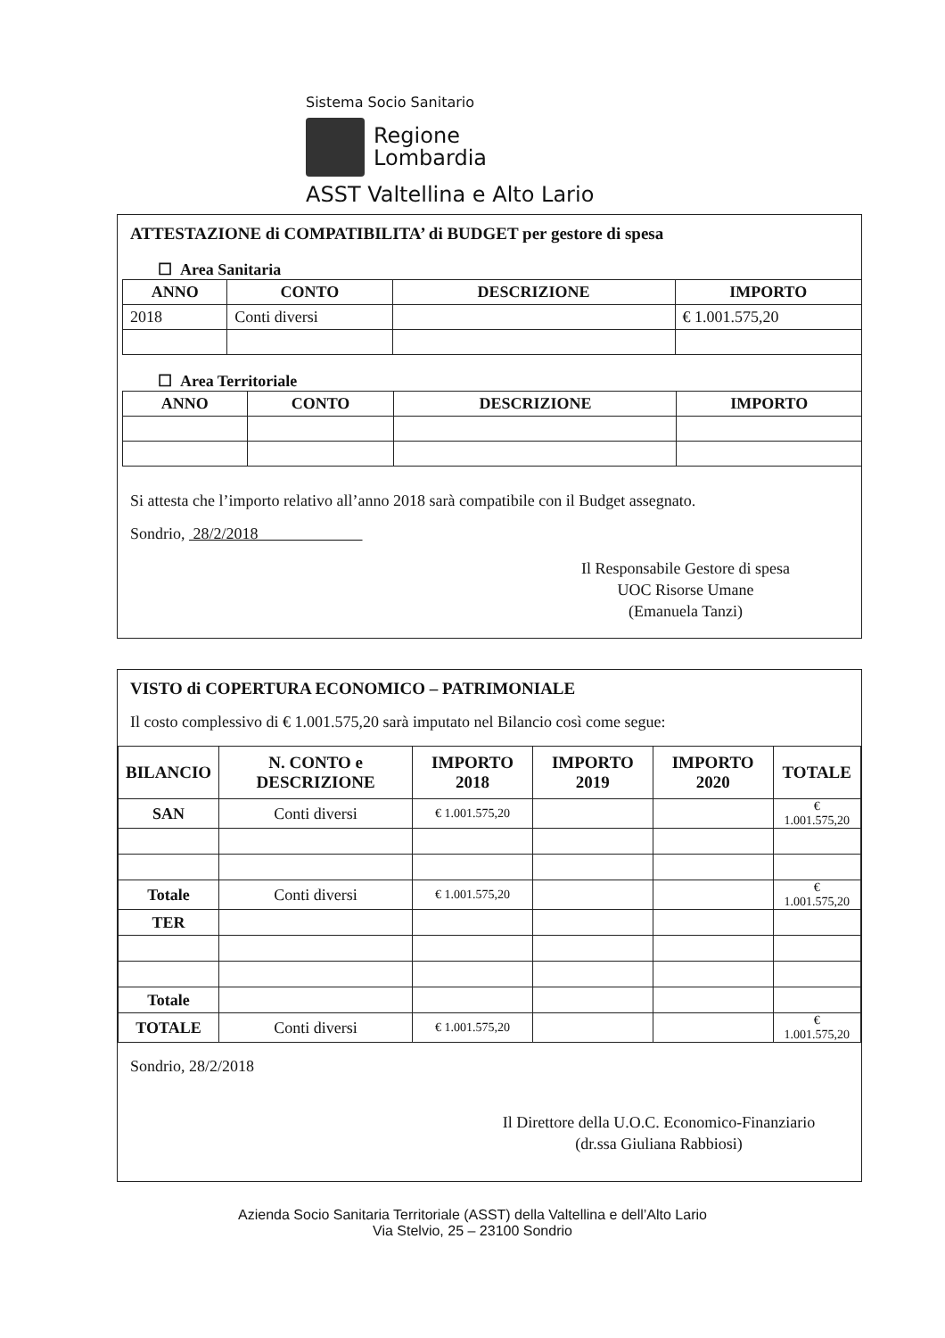Sistema Socio Sanitario
Regione
Lombardia
ASST Valtellina e Alto Lario
ATTESTAZIONE di COMPATIBILITA’ di BUDGET per gestore di spesa
☐ Area Sanitaria
| ANNO | CONTO | DESCRIZIONE | IMPORTO |
| --- | --- | --- | --- |
| 2018 | Conti diversi | | € 1.001.575,20 |
☐ Area Territoriale
| ANNO | CONTO | DESCRIZIONE | IMPORTO |
| --- | --- | --- | --- |
Si attesta che l’importo relativo all’anno 2018 sarà compatibile con il Budget assegnato.
Sondrio, 28/2/2018
Il Responsabile Gestore di spesa
UOC Risorse Umane
(Emanuela Tanzi)
VISTO di COPERTURA ECONOMICO – PATRIMONIALE
Il costo complessivo di € 1.001.575,20 sarà imputato nel Bilancio così come segue:
| BILANCIO | N. CONTO e DESCRIZIONE | IMPORTO 2018 | IMPORTO 2019 | IMPORTO 2020 | TOTALE |
| --- | --- | --- | --- | --- | --- |
| SAN | Conti diversi | € 1.001.575,20 | | | € 1.001.575,20 |
| Totale | Conti diversi | € 1.001.575,20 | | | € 1.001.575,20 |
| TER | | | | | |
| Totale | | | | | |
| TOTALE | Conti diversi | € 1.001.575,20 | | | € 1.001.575,20 |
Sondrio, 28/2/2018
Il Direttore della U.O.C. Economico-Finanziario
(dr.ssa Giuliana Rabbiosi)
Azienda Socio Sanitaria Territoriale (ASST) della Valtellina e dell’Alto Lario
Via Stelvio, 25 – 23100 Sondrio